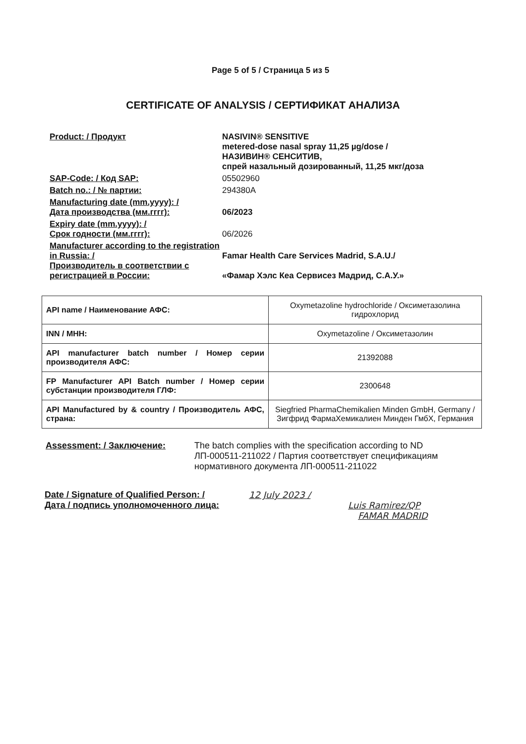Page 5 of 5 / Страница 5 из 5
CERTIFICATE OF ANALYSIS / СЕРТИФИКАТ АНАЛИЗА
Product: / Продукт
NASIVIN® SENSITIVE
metered-dose nasal spray 11,25 µg/dose /
НАЗИВИН® СЕНСИТИВ,
спрей назальный дозированный, 11,25 мкг/доза
SAP-Code: / Код SAP:
05502960
Batch no.: / № партии:
294380A
Manufacturing date (mm.yyyy): /
Дата производства (мм.гггг):
06/2023
Expiry date (mm.yyyy): /
Срок годности (мм.гггг):
06/2026
Manufacturer according to the registration in Russia: /
Производитель в соответствии с регистрацией в России:
Famar Health Care Services Madrid, S.A.U./
«Фамар Хэлс Кеа Сервисез Мадрид, С.А.У.»
| API name / Наименование АФС: | Oxymetazoline hydrochloride / Оксиметазолина гидрохлорид |
| INN / МНН: | Oxymetazoline / Оксиметазолин |
| API manufacturer batch number / Номер серии производителя АФС: | 21392088 |
| FP Manufacturer API Batch number / Номер серии субстанции производителя ГЛФ: | 2300648 |
| API Manufactured by & country / Производитель АФС, страна: | Siegfried PharmaChemikalien Minden GmbH, Germany / Зигфрид ФармаХемикалиен Минден ГмбХ, Германия |
Assessment: / Заключение:
The batch complies with the specification according to ND ЛП-000511-211022 / Партия соответствует спецификациям нормативного документа ЛП-000511-211022
Date / Signature of Qualified Person: /
Дата / подпись уполномоченного лица:
12 July 2023 /
Luis Ramirez/QP
FAMAR MADRID